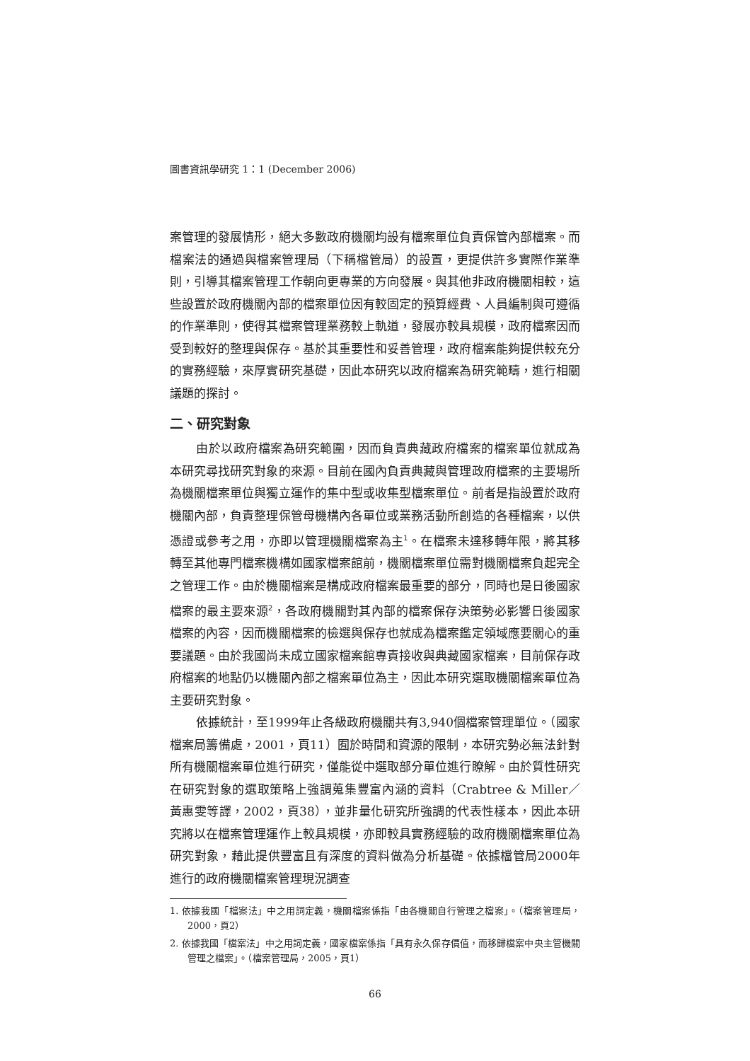圖書資訊學研究 1：1 (December 2006)
案管理的發展情形，絕大多數政府機關均設有檔案單位負責保管內部檔案。而檔案法的通過與檔案管理局（下稱檔管局）的設置，更提供許多實際作業準則，引導其檔案管理工作朝向更專業的方向發展。與其他非政府機關相較，這些設置於政府機關內部的檔案單位因有較固定的預算經費、人員編制與可遵循的作業準則，使得其檔案管理業務較上軌道，發展亦較具規模，政府檔案因而受到較好的整理與保存。基於其重要性和妥善管理，政府檔案能夠提供較充分的實務經驗，來厚實研究基礎，因此本研究以政府檔案為研究範疇，進行相關議題的探討。
二、研究對象
由於以政府檔案為研究範圍，因而負責典藏政府檔案的檔案單位就成為本研究尋找研究對象的來源。目前在國內負責典藏與管理政府檔案的主要場所為機關檔案單位與獨立運作的集中型或收集型檔案單位。前者是指設置於政府機關內部，負責整理保管母機構內各單位或業務活動所創造的各種檔案，以供憑證或參考之用，亦即以管理機關檔案為主<sup>1</sup>。在檔案未達移轉年限，將其移轉至其他專門檔案機構如國家檔案館前，機關檔案單位需對機關檔案負起完全之管理工作。由於機關檔案是構成政府檔案最重要的部分，同時也是日後國家檔案的最主要來源<sup>2</sup>，各政府機關對其內部的檔案保存決策勢必影響日後國家檔案的內容，因而機關檔案的檢選與保存也就成為檔案鑑定領域應要關心的重要議題。由於我國尚未成立國家檔案館專責接收與典藏國家檔案，目前保存政府檔案的地點仍以機關內部之檔案單位為主，因此本研究選取機關檔案單位為主要研究對象。
依據統計，至1999年止各級政府機關共有3,940個檔案管理單位。（國家檔案局籌備處，2001，頁11）囿於時間和資源的限制，本研究勢必無法針對所有機關檔案單位進行研究，僅能從中選取部分單位進行瞭解。由於質性研究在研究對象的選取策略上強調蒐集豐富內涵的資料（Crabtree & Miller／黃惠雯等譯，2002，頁38），並非量化研究所強調的代表性樣本，因此本研究將以在檔案管理運作上較具規模，亦即較具實務經驗的政府機關檔案單位為研究對象，藉此提供豐富且有深度的資料做為分析基礎。依據檔管局2000年進行的政府機關檔案管理現況調查
1. 依據我國「檔案法」中之用詞定義，機關檔案係指「由各機關自行管理之檔案」。（檔案管理局，2000，頁2）
2. 依據我國「檔案法」中之用詞定義，國家檔案係指「具有永久保存價值，而移歸檔案中央主管機關管理之檔案」。（檔案管理局，2005，頁1）
66